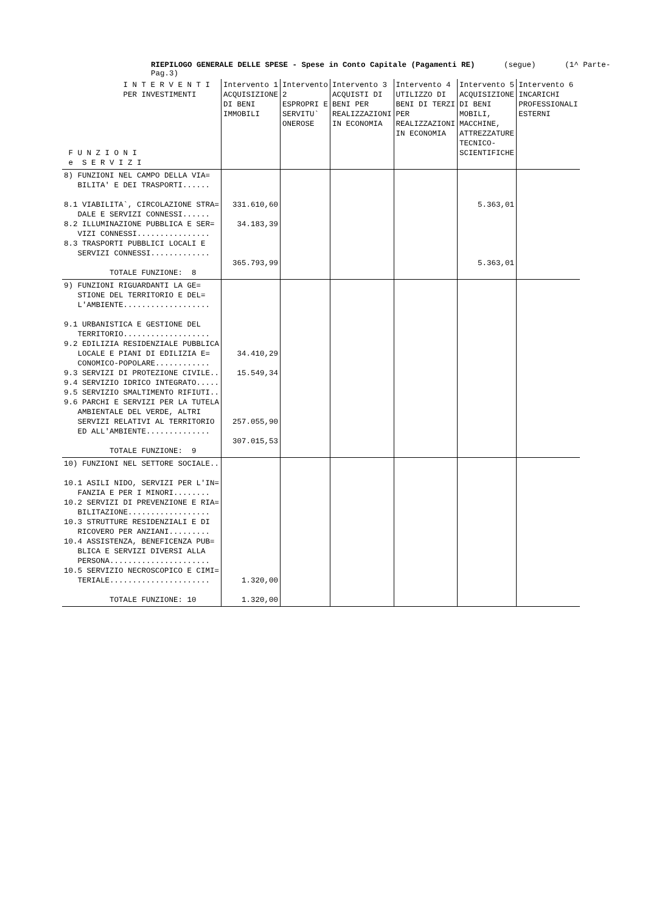RIEPILOGO GENERALE DELLE SPESE - Spese in Conto Capitale (Pagamenti RE) (segue) (1^ Parte-Pag.3)
| I N T E R V E N T I PER INVESTIMENTI F U N Z I O N I e S E R V I Z I | Intervento 1 ACQUISIZIONE DI BENI IMMOBILI | Intervento 2 ESPROPRI E SERVITU` ONEROSE | Intervento 3 ACQUISTI DI BENI PER REALIZZAZIONI IN ECONOMIA | Intervento 4 UTILIZZO DI BENI DI TERZI PER REALIZZAZIONI IN ECONOMIA | Intervento 5 ACQUISIZIONE DI BENI MOBILI, MACCHINE, ATTREZZATURE TECNICO-SCIENTIFICHE | Intervento 6 INCARICHI PROFESSIONALI ESTERNI |
| --- | --- | --- | --- | --- | --- | --- |
| 8) FUNZIONI NEL CAMPO DELLA VIA= BILITA' E DEI TRASPORTI...... 8.1 VIABILITA`, CIRCOLAZIONE STRA= DALE E SERVIZI CONNESSI...... 8.2 ILLUMINAZIONE PUBBLICA E SER= VIZI CONNESSI................ 8.3 TRASPORTI PUBBLICI LOCALI E SERVIZI CONNESSI............. TOTALE FUNZIONE: 8 | 331.610,60 34.183,39 365.793,99 | | | | 5.363,01 5.363,01 | |
| 9) FUNZIONI RIGUARDANTI LA GE= STIONE DEL TERRITORIO E DEL= L'AMBIENTE................... 9.1 URBANISTICA E GESTIONE DEL TERRITORIO................... 9.2 EDILIZIA RESIDENZIALE PUBBLICA LOCALE E PIANI DI EDILIZIA E= CONOMICO-POPOLARE............ 9.3 SERVIZI DI PROTEZIONE CIVILE.. 9.4 SERVIZIO IDRICO INTEGRATO..... 9.5 SERVIZIO SMALTIMENTO RIFIUTI.. 9.6 PARCHI E SERVIZI PER LA TUTELA AMBIENTALE DEL VERDE, ALTRI SERVIZI RELATIVI AL TERRITORIO ED ALL'AMBIENTE.............. TOTALE FUNZIONE: 9 | 34.410,29 15.549,34 257.055,90 307.015,53 | | | | | |
| 10) FUNZIONI NEL SETTORE SOCIALE.. 10.1 ASILI NIDO, SERVIZI PER L'IN= FANZIA E PER I MINORI........ 10.2 SERVIZI DI PREVENZIONE E RIA= BILITAZIONE.................. 10.3 STRUTTURE RESIDENZIALI E DI RICOVERO PER ANZIANI......... 10.4 ASSISTENZA, BENEFICENZA PUB= BLICA E SERVIZI DIVERSI ALLA PERSONA...................... 10.5 SERVIZIO NECROSCOPICO E CIMI= TERIALE...................... TOTALE FUNZIONE: 10 | 1.320,00 1.320,00 | | | | | |